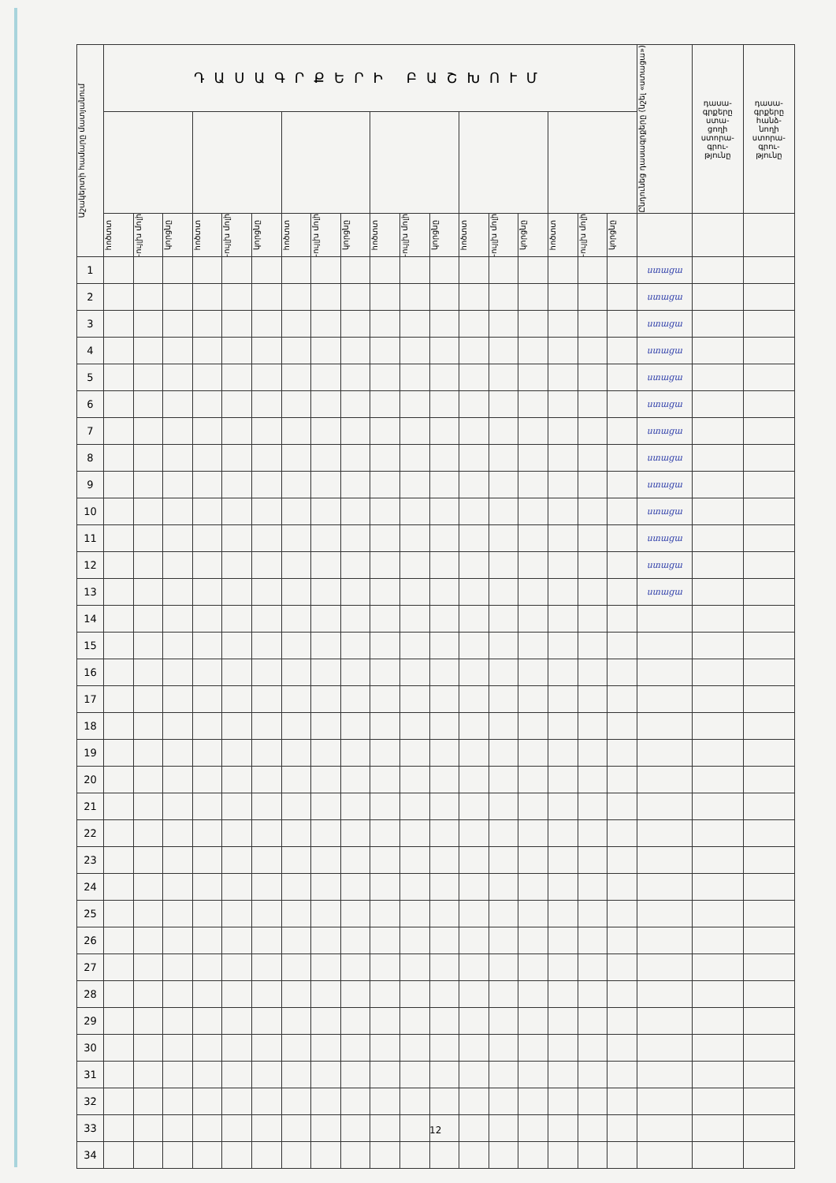| Աշակերտի համարը մատյանում | ԴԱՍԱԳՐՔԵՐԻ ԲԱՇԽՈՒՄ | | | | | | | | | | | | | | | | | | Ընդունեց դասագրքերը (նշել «ստացա») | դասա- գրքերը ստա- ցողի ստորա- գրու- թյունը | դասա- գրքերը հանձ- նողի ստորա- գրու- թյունը |
| --- | --- | --- | --- | --- | --- | --- | --- | --- | --- | --- | --- | --- | --- | --- | --- | --- | --- | --- | --- | --- | --- |
| | հոծտտ | -ույլխ մոլի | կորցնը | հոծտտ | -ույլխ մոլի | կորցնը | հոծտտ | -ույլխ մոլի | կորցնը | հոծտտ | -ույլխ մոլի | կորցնը | հոծտտ | -ույլխ մոլի | կորցնը | հոծտտ | -ույլխ մոլի | կորցնը | | | |
| 1 | | | | | | | | | | | | | | | | | | | ստացա | | |
| 2 | | | | | | | | | | | | | | | | | | | ստացա | | |
| 3 | | | | | | | | | | | | | | | | | | | ստացա | | |
| 4 | | | | | | | | | | | | | | | | | | | ստացա | | |
| 5 | | | | | | | | | | | | | | | | | | | ստացա | | |
| 6 | | | | | | | | | | | | | | | | | | | ստացա | | |
| 7 | | | | | | | | | | | | | | | | | | | ստացա | | |
| 8 | | | | | | | | | | | | | | | | | | | ստացա | | |
| 9 | | | | | | | | | | | | | | | | | | | ստացա | | |
| 10 | | | | | | | | | | | | | | | | | | | ստացա | | |
| 11 | | | | | | | | | | | | | | | | | | | ստացա | | |
| 12 | | | | | | | | | | | | | | | | | | | ստացա | | |
| 13 | | | | | | | | | | | | | | | | | | | ստացա | | |
| 14 | | | | | | | | | | | | | | | | | | | | | |
| 15 | | | | | | | | | | | | | | | | | | | | | |
| 16 | | | | | | | | | | | | | | | | | | | | | |
| 17 | | | | | | | | | | | | | | | | | | | | | |
| 18 | | | | | | | | | | | | | | | | | | | | | |
| 19 | | | | | | | | | | | | | | | | | | | | | |
| 20 | | | | | | | | | | | | | | | | | | | | | |
| 21 | | | | | | | | | | | | | | | | | | | | | |
| 22 | | | | | | | | | | | | | | | | | | | | | |
| 23 | | | | | | | | | | | | | | | | | | | | | |
| 24 | | | | | | | | | | | | | | | | | | | | | |
| 25 | | | | | | | | | | | | | | | | | | | | | |
| 26 | | | | | | | | | | | | | | | | | | | | | |
| 27 | | | | | | | | | | | | | | | | | | | | | |
| 28 | | | | | | | | | | | | | | | | | | | | | |
| 29 | | | | | | | | | | | | | | | | | | | | | |
| 30 | | | | | | | | | | | | | | | | | | | | | |
| 31 | | | | | | | | | | | | | | | | | | | | | |
| 32 | | | | | | | | | | | | | | | | | | | | | |
| 33 | | | | | | | | | | | | | | | | | | | | | |
| 34 | | | | | | | | | | | | | | | | | | | | | |
12